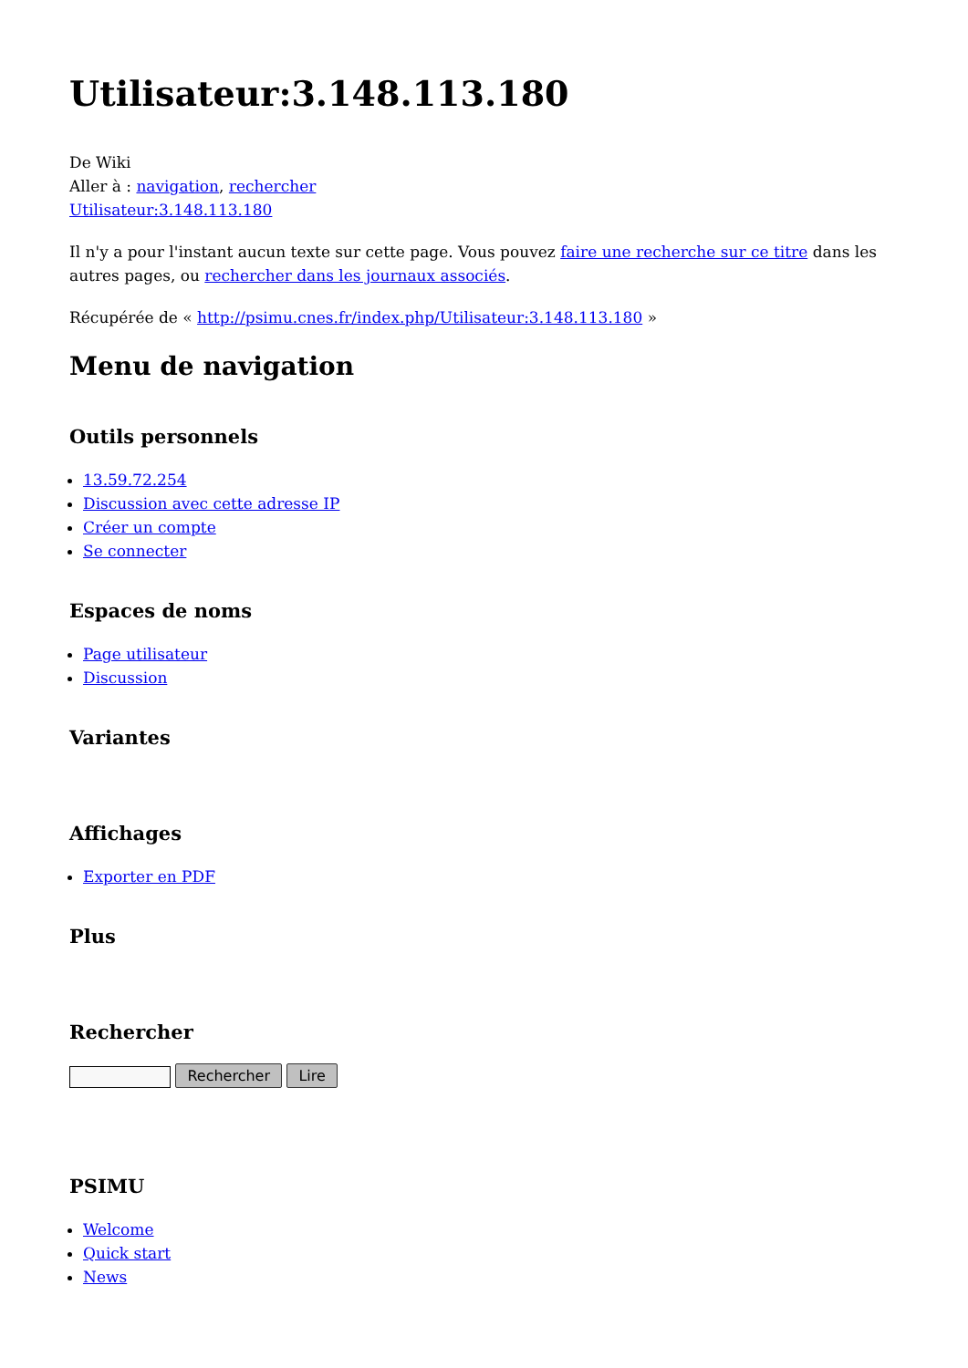Utilisateur:3.148.113.180
De Wiki
Aller à : navigation, rechercher
Utilisateur:3.148.113.180
Il n'y a pour l'instant aucun texte sur cette page. Vous pouvez faire une recherche sur ce titre dans les autres pages, ou rechercher dans les journaux associés.
Récupérée de « http://psimu.cnes.fr/index.php/Utilisateur:3.148.113.180 »
Menu de navigation
Outils personnels
13.59.72.254
Discussion avec cette adresse IP
Créer un compte
Se connecter
Espaces de noms
Page utilisateur
Discussion
Variantes
Affichages
Exporter en PDF
Plus
Rechercher
Rechercher Lire
PSIMU
Welcome
Quick start
News